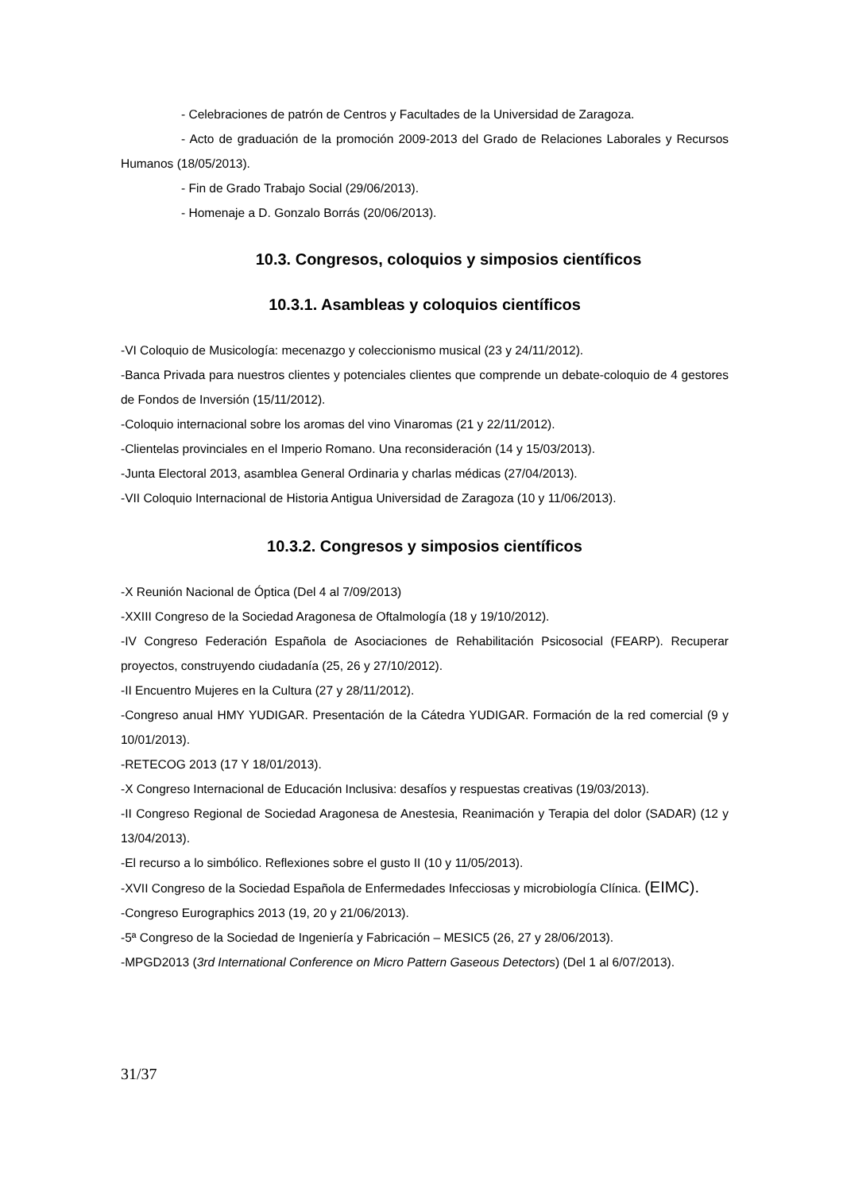- Celebraciones de patrón de Centros y Facultades de la Universidad de Zaragoza.
- Acto de graduación de la promoción 2009-2013 del Grado de Relaciones Laborales y Recursos Humanos (18/05/2013).
- Fin de Grado Trabajo Social (29/06/2013).
- Homenaje a D. Gonzalo Borrás (20/06/2013).
10.3. Congresos, coloquios y simposios científicos
10.3.1. Asambleas y coloquios científicos
-VI Coloquio de Musicología: mecenazgo y coleccionismo musical (23 y 24/11/2012).
-Banca Privada para nuestros clientes y potenciales clientes que comprende un debate-coloquio de 4 gestores de Fondos de Inversión (15/11/2012).
-Coloquio internacional sobre los aromas del vino Vinaromas (21 y 22/11/2012).
-Clientelas provinciales en el Imperio Romano. Una reconsideración (14 y 15/03/2013).
-Junta Electoral 2013, asamblea General Ordinaria y charlas médicas (27/04/2013).
-VII Coloquio Internacional de Historia Antigua Universidad de Zaragoza (10 y 11/06/2013).
10.3.2. Congresos y simposios científicos
-X Reunión Nacional de Óptica (Del 4 al 7/09/2013)
-XXIII Congreso de la Sociedad Aragonesa de Oftalmología (18 y 19/10/2012).
-IV Congreso Federación Española de Asociaciones de Rehabilitación Psicosocial (FEARP). Recuperar proyectos, construyendo ciudadanía (25, 26 y 27/10/2012).
-II Encuentro Mujeres en la Cultura (27 y 28/11/2012).
-Congreso anual HMY YUDIGAR. Presentación de la Cátedra YUDIGAR. Formación de la red comercial (9 y 10/01/2013).
-RETECOG 2013 (17 Y 18/01/2013).
-X Congreso Internacional de Educación Inclusiva: desafíos y respuestas creativas (19/03/2013).
-II Congreso Regional de Sociedad Aragonesa de Anestesia, Reanimación y Terapia del dolor (SADAR) (12 y 13/04/2013).
-El recurso a lo simbólico. Reflexiones sobre el gusto II (10 y 11/05/2013).
-XVII Congreso de la Sociedad Española de Enfermedades Infecciosas y microbiología Clínica. (EIMC).
-Congreso Eurographics 2013 (19, 20 y 21/06/2013).
-5ª Congreso de la Sociedad de Ingeniería y Fabricación – MESIC5 (26, 27 y 28/06/2013).
-MPGD2013 (3rd International Conference on Micro Pattern Gaseous Detectors) (Del 1 al 6/07/2013).
31/37